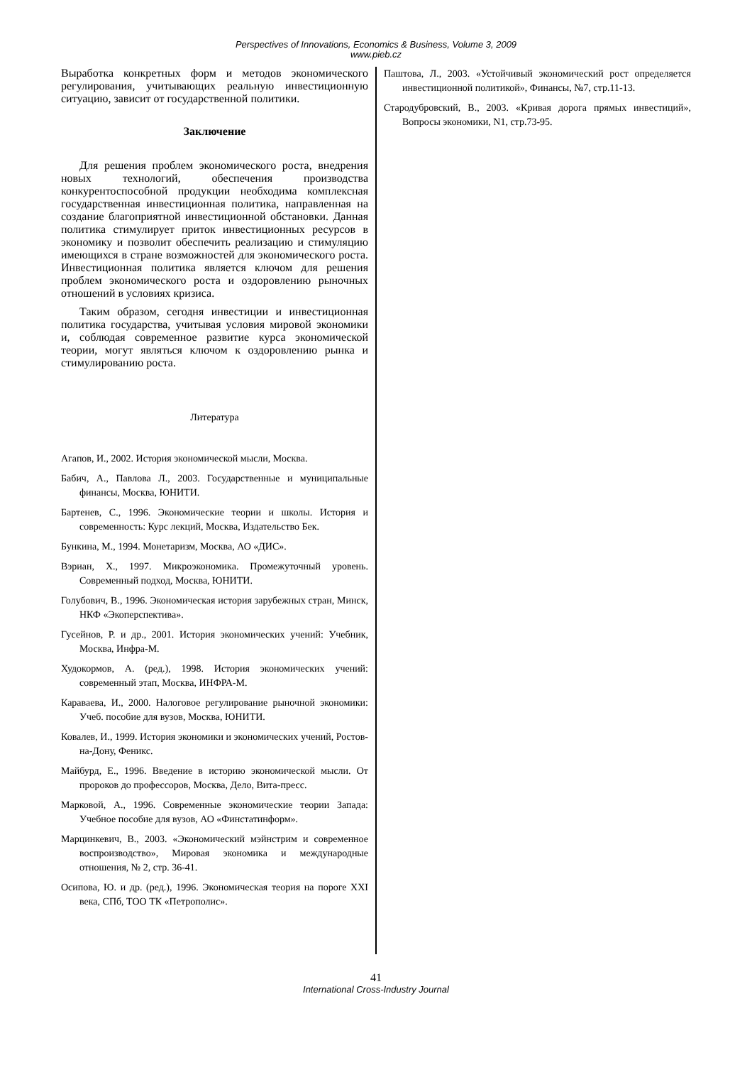Perspectives of Innovations, Economics & Business, Volume 3, 2009
www.pieb.cz
Выработка конкретных форм и методов экономического регулирования, учитывающих реальную инвестиционную ситуацию, зависит от государственной политики.
Заключение
Для решения проблем экономического роста, внедрения новых технологий, обеспечения производства конкурентоспособной продукции необходима комплексная государственная инвестиционная политика, направленная на создание благоприятной инвестиционной обстановки. Данная политика стимулирует приток инвестиционных ресурсов в экономику и позволит обеспечить реализацию и стимуляцию имеющихся в стране возможностей для экономического роста. Инвестиционная политика является ключом для решения проблем экономического роста и оздоровлению рыночных отношений в условиях кризиса.
Таким образом, сегодня инвестиции и инвестиционная политика государства, учитывая условия мировой экономики и, соблюдая современное развитие курса экономической теории, могут являться ключом к оздоровлению рынка и стимулированию роста.
Литература
Агапов, И., 2002. История экономической мысли, Москва.
Бабич, А., Павлова Л., 2003. Государственные и муниципальные финансы, Москва, ЮНИТИ.
Бартенев, С., 1996. Экономические теории и школы. История и современность: Курс лекций, Москва, Издательство Бек.
Бункина, М., 1994. Монетаризм, Москва, АО «ДИС».
Вэриан, Х., 1997. Микроэкономика. Промежуточный уровень. Современный подход, Москва, ЮНИТИ.
Голубович, В., 1996. Экономическая история зарубежных стран, Минск, НКФ «Экоперспектива».
Гусейнов, Р. и др., 2001. История экономических учений: Учебник, Москва, Инфра-М.
Худокормов, А. (ред.), 1998. История экономических учений: современный этап, Москва, ИНФРА-М.
Караваева, И., 2000. Налоговое регулирование рыночной экономики: Учеб. пособие для вузов, Москва, ЮНИТИ.
Ковалев, И., 1999. История экономики и экономических учений, Ростов-на-Дону, Феникс.
Майбурд, Е., 1996. Введение в историю экономической мысли. От пророков до профессоров, Москва, Дело, Вита-пресс.
Марковой, А., 1996. Современные экономические теории Запада: Учебное пособие для вузов, АО «Финстатинформ».
Марцинкевич, В., 2003. «Экономический мэйнстрим и современное воспроизводство», Мировая экономика и международные отношения, № 2, стр. 36-41.
Осипова, Ю. и др. (ред.), 1996. Экономическая теория на пороге XXI века, СПб, ТОО ТК «Петрополис».
Паштова, Л., 2003. «Устойчивый экономический рост определяется инвестиционной политикой», Финансы, №7, стр.11-13.
Стародубровский, В., 2003. «Кривая дорога прямых инвестиций», Вопросы экономики, N1, стр.73-95.
41
International Cross-Industry Journal